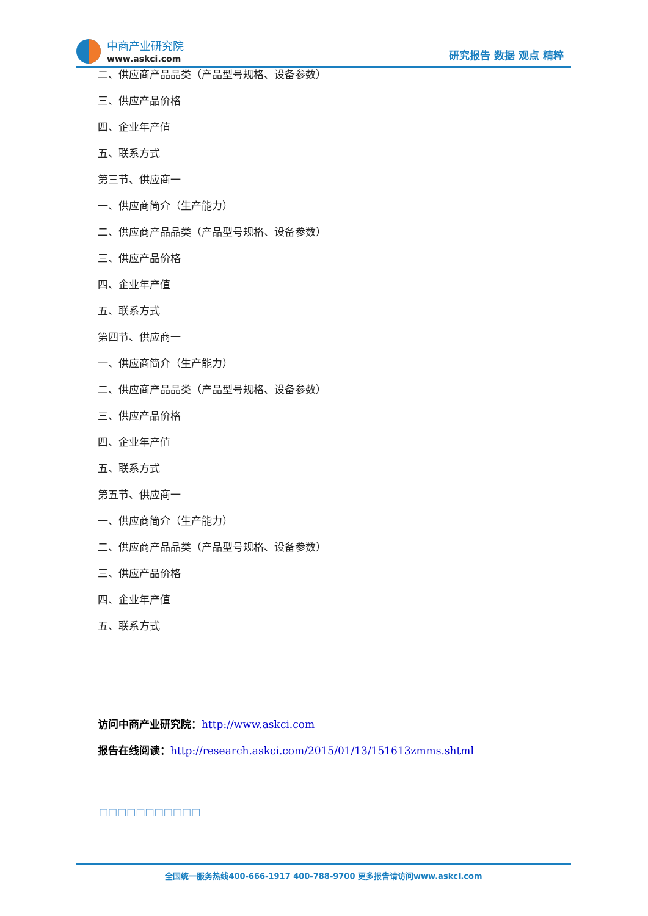中商产业研究院
www.askci.com
研究报告 数据 观点 精粹
二、供应商产品品类（产品型号规格、设备参数）
三、供应产品价格
四、企业年产值
五、联系方式
第三节、供应商一
一、供应商简介（生产能力）
二、供应商产品品类（产品型号规格、设备参数）
三、供应产品价格
四、企业年产值
五、联系方式
第四节、供应商一
一、供应商简介（生产能力）
二、供应商产品品类（产品型号规格、设备参数）
三、供应产品价格
四、企业年产值
五、联系方式
第五节、供应商一
一、供应商简介（生产能力）
二、供应商产品品类（产品型号规格、设备参数）
三、供应产品价格
四、企业年产值
五、联系方式
访问中商产业研究院：http://www.askci.com
报告在线阅读：http://research.askci.com/2015/01/13/151613zmms.shtml
□□□□□□□□□□□
全国统一服务热线400-666-1917 400-788-9700 更多报告请访问www.askci.com